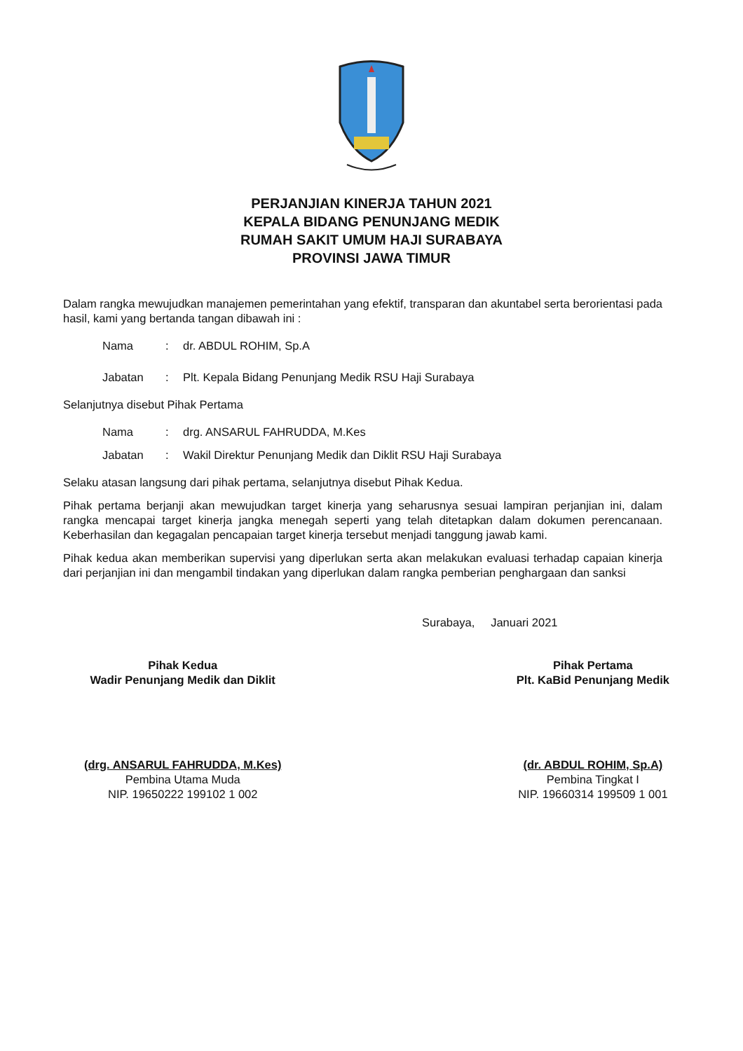PERJANJIAN KINERJA TAHUN 2021
KEPALA BIDANG PENUNJANG MEDIK
RUMAH SAKIT UMUM HAJI SURABAYA
PROVINSI JAWA TIMUR
Dalam rangka mewujudkan manajemen pemerintahan yang efektif, transparan dan akuntabel serta berorientasi pada hasil, kami yang bertanda tangan dibawah ini :
| Nama | : | dr. ABDUL ROHIM, Sp.A |
| Jabatan | : | Plt. Kepala Bidang Penunjang Medik RSU Haji Surabaya |
Selanjutnya disebut Pihak Pertama
| Nama | : | drg. ANSARUL FAHRUDDA, M.Kes |
| Jabatan | : | Wakil Direktur Penunjang Medik dan Diklit RSU Haji Surabaya |
Selaku atasan langsung dari pihak pertama, selanjutnya disebut Pihak Kedua.
Pihak pertama berjanji akan mewujudkan target kinerja yang seharusnya sesuai lampiran perjanjian ini, dalam rangka mencapai target kinerja jangka menegah seperti yang telah ditetapkan dalam dokumen perencanaan. Keberhasilan dan kegagalan pencapaian target kinerja tersebut menjadi tanggung jawab kami.
Pihak kedua akan memberikan supervisi yang diperlukan serta akan melakukan evaluasi terhadap capaian kinerja dari perjanjian ini dan mengambil tindakan yang diperlukan dalam rangka pemberian penghargaan dan sanksi
Surabaya, Januari 2021
Pihak Kedua
Wadir Penunjang Medik dan Diklit
(drg. ANSARUL FAHRUDDA, M.Kes)
Pembina Utama Muda
NIP. 19650222 199102 1 002
Pihak Pertama
Plt. KaBid Penunjang Medik
(dr. ABDUL ROHIM, Sp.A)
Pembina Tingkat I
NIP. 19660314 199509 1 001